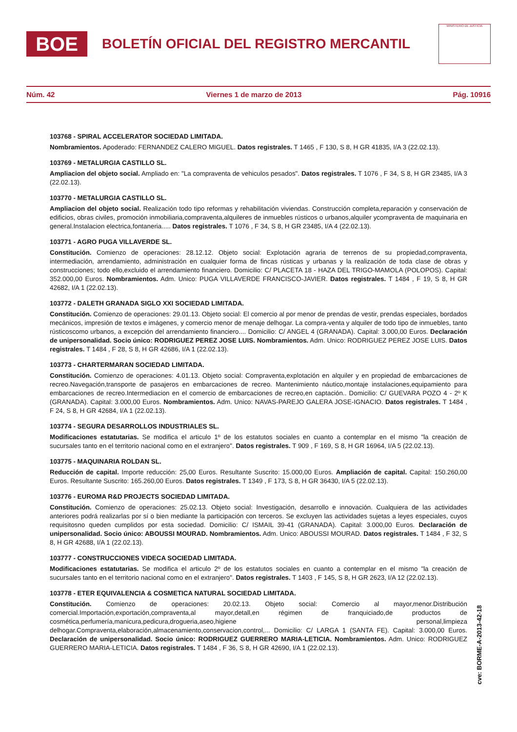BOE
BOLETÍN OFICIAL DEL REGISTRO MERCANTIL
MINISTERIO DE JUSTICIA
Núm. 42 Viernes 1 de marzo de 2013 Pág. 10916
103768 - SPIRAL ACCELERATOR SOCIEDAD LIMITADA.
Nombramientos. Apoderado: FERNANDEZ CALERO MIGUEL. Datos registrales. T 1465 , F 130, S 8, H GR 41835, I/A 3 (22.02.13).
103769 - METALURGIA CASTILLO SL.
Ampliacion del objeto social. Ampliado en: "La compraventa de vehiculos pesados". Datos registrales. T 1076 , F 34, S 8, H GR 23485, I/A 3 (22.02.13).
103770 - METALURGIA CASTILLO SL.
Ampliacion del objeto social. Realización todo tipo reformas y rehabilitación viviendas. Construcción completa,reparación y conservación de edificios, obras civiles, promoción inmobiliaria,compraventa,alquileres de inmuebles rústicos o urbanos,alquiler ycompraventa de maquinaria en general.Instalacion electrica,fontaneria..... Datos registrales. T 1076 , F 34, S 8, H GR 23485, I/A 4 (22.02.13).
103771 - AGRO PUGA VILLAVERDE SL.
Constitución. Comienzo de operaciones: 28.12.12. Objeto social: Explotación agraria de terrenos de su propiedad,compraventa, intermediación, arrendamiento, administración en cualquier forma de fincas rústicas y urbanas y la realización de toda clase de obras y construcciones; todo ello,excluido el arrendamiento financiero. Domicilio: C/ PLACETA 18 - HAZA DEL TRIGO-MAMOLA (POLOPOS). Capital: 352.000,00 Euros. Nombramientos. Adm. Unico: PUGA VILLAVERDE FRANCISCO-JAVIER. Datos registrales. T 1484 , F 19, S 8, H GR 42682, I/A 1 (22.02.13).
103772 - DALETH GRANADA SIGLO XXI SOCIEDAD LIMITADA.
Constitución. Comienzo de operaciones: 29.01.13. Objeto social: El comercio al por menor de prendas de vestir, prendas especiales, bordados mecánicos, impresión de textos e imágenes, y comercio menor de menaje delhogar. La compra-venta y alquiler de todo tipo de inmuebles, tanto rústicoscomo urbanos, a excepción del arrendamiento financiero.... Domicilio: C/ ANGEL 4 (GRANADA). Capital: 3.000,00 Euros. Declaración de unipersonalidad. Socio único: RODRIGUEZ PEREZ JOSE LUIS. Nombramientos. Adm. Unico: RODRIGUEZ PEREZ JOSE LUIS. Datos registrales. T 1484 , F 28, S 8, H GR 42686, I/A 1 (22.02.13).
103773 - CHARTERMARAN SOCIEDAD LIMITADA.
Constitución. Comienzo de operaciones: 4.01.13. Objeto social: Compraventa,explotación en alquiler y en propiedad de embarcaciones de recreo.Navegación,transporte de pasajeros en embarcaciones de recreo. Mantenimiento náutico,montaje instalaciones,equipamiento para embarcaciones de recreo.Intermediacion en el comercio de embarcaciones de recreo,en captación.. Domicilio: C/ GUEVARA POZO 4 - 2º K (GRANADA). Capital: 3.000,00 Euros. Nombramientos. Adm. Unico: NAVAS-PAREJO GALERA JOSE-IGNACIO. Datos registrales. T 1484 , F 24, S 8, H GR 42684, I/A 1 (22.02.13).
103774 - SEGURA DESARROLLOS INDUSTRIALES SL.
Modificaciones estatutarias. Se modifica el articulo 1º de los estatutos sociales en cuanto a contemplar en el mismo "la creación de sucursales tanto en el territorio nacional como en el extranjero". Datos registrales. T 909 , F 169, S 8, H GR 16964, I/A 5 (22.02.13).
103775 - MAQUINARIA ROLDAN SL.
Reducción de capital. Importe reducción: 25,00 Euros. Resultante Suscrito: 15.000,00 Euros. Ampliación de capital. Capital: 150.260,00 Euros. Resultante Suscrito: 165.260,00 Euros. Datos registrales. T 1349 , F 173, S 8, H GR 36430, I/A 5 (22.02.13).
103776 - EUROMA R&D PROJECTS SOCIEDAD LIMITADA.
Constitución. Comienzo de operaciones: 25.02.13. Objeto social: Investigación, desarrollo e innovación. Cualquiera de las actividades anteriores podrá realizarlas por sí o bien mediante la participación con terceros. Se excluyen las actividades sujetas a leyes especiales, cuyos requisitosno queden cumplidos por esta sociedad. Domicilio: C/ ISMAIL 39-41 (GRANADA). Capital: 3.000,00 Euros. Declaración de unipersonalidad. Socio único: ABOUSSI MOURAD. Nombramientos. Adm. Unico: ABOUSSI MOURAD. Datos registrales. T 1484 , F 32, S 8, H GR 42688, I/A 1 (22.02.13).
103777 - CONSTRUCCIONES VIDECA SOCIEDAD LIMITADA.
Modificaciones estatutarias. Se modifica el articulo 2º de los estatutos sociales en cuanto a contemplar en el mismo "la creación de sucursales tanto en el territorio nacional como en el extranjero". Datos registrales. T 1403 , F 145, S 8, H GR 2623, I/A 12 (22.02.13).
103778 - ETER EQUIVALENCIA & COSMETICA NATURAL SOCIEDAD LIMITADA.
Constitución. Comienzo de operaciones: 20.02.13. Objeto social: Comercio al mayor,menor.Distribución comercial.Importación,exportación,compraventa,al mayor,detall,en régimen de franquiciado,de productos de cosmética,perfumería,manicura,pedicura,drogueria,aseo,higiene personal,limpieza delhogar.Compraventa,elaboración,almacenamiento,conservacion,control,... Domicilio: C/ LARGA 1 (SANTA FE). Capital: 3.000,00 Euros. Declaración de unipersonalidad. Socio único: RODRIGUEZ GUERRERO MARIA-LETICIA. Nombramientos. Adm. Unico: RODRIGUEZ GUERRERO MARIA-LETICIA. Datos registrales. T 1484 , F 36, S 8, H GR 42690, I/A 1 (22.02.13).
cve: BORME-A-2013-42-18